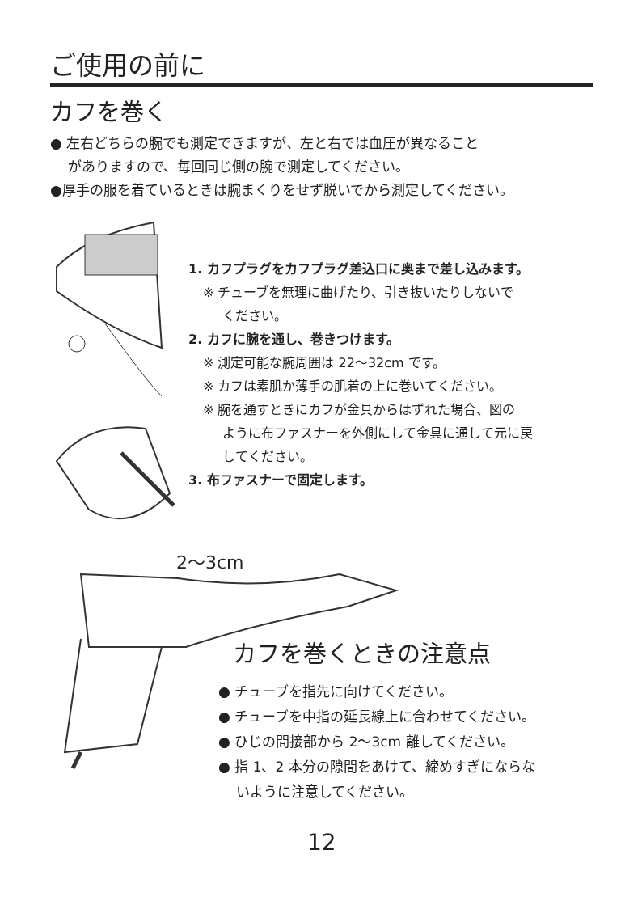ご使用の前に
カフを巻く
● 左右どちらの腕でも測定できますが、左と右では血圧が異なること
がありますので、毎回同じ側の腕で測定してください。
●厚手の服を着ているときは腕まくりをせず脱いでから測定してください。
1. カフプラグをカフプラグ差込口に奥まで差し込みます。
※ チューブを無理に曲げたり、引き抜いたりしないで
ください。
2. カフに腕を通し、巻きつけます。
※ 測定可能な腕周囲は 22〜32cm です。
※ カフは素肌か薄手の肌着の上に巻いてください。
※ 腕を通すときにカフが金具からはずれた場合、図の
ように布ファスナーを外側にして金具に通して元に戻
してください。
3. 布ファスナーで固定します。
2〜3cm
カフを巻くときの注意点
● チューブを指先に向けてください。
● チューブを中指の延長線上に合わせてください。
● ひじの間接部から 2〜3cm 離してください。
● 指 1、2 本分の隙間をあけて、締めすぎにならな
いように注意してください。
12